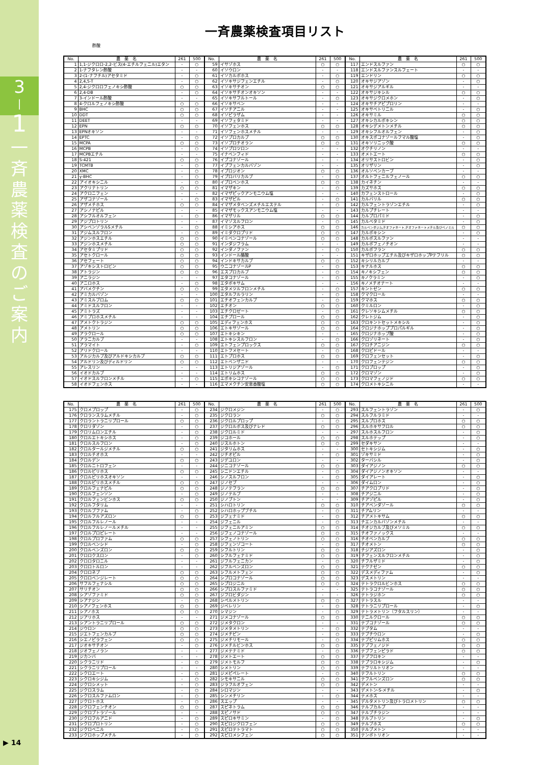3
|
1
一
斉
農
薬
検
査
の
ご
案
内
▶ 14
一斉農薬検査項目リスト
酢酸
| No. | 農 薬 名 | 261 | 500 | No. | 農 薬 名 | 261 | 500 | No. | 農 薬 名 | 261 | 500 |
| --- | --- | --- | --- | --- | --- | --- | --- | --- | --- | --- | --- |
| 1 | 1,1-ジクロロ-2,2-ビス(4-エチルフェニル)エタン | - | ○ | 59 | イサゾホス | ○ | ○ | 117 | エンドスルファン | ○ | ○ |
| 2 | 1-ナフタレン酢酸 | - | - | 60 | イソウロン | - | - | 118 | エンドスルファンスルフェート | - | - |
| 3 | 2-(1-ナフチル)アセタミド | - | ○ | 61 | イソカルボホス | - | ○ | 119 | エンドリン | ○ | ○ |
| 4 | 2,4,5-T | - | ○ | 62 | イソキサジフェンエチル | - | ○ | 120 | オキサジアゾン | - | ○ |
| 5 | 2,4-ジクロロフェノキシ酢酸 | ○ | ○ | 63 | イソキサチオン | ○ | ○ | 121 | オキサジアルギル | - | - |
| 6 | 2,4-DB | - | ○ | 64 | イソキサチオンオキソン | - | - | 122 | オキサジキシル | ○ | ○ |
| 7 | 3-インドール酢酸 | - | - | 65 | イソキサフルトール | - | ○ | 123 | オキサジクロメホン | - | ○ |
| 8 | 4-クロルフェノキシ酢酸 | ○ | ○ | 66 | イソキサベン | - | - | 124 | オキサチアピプロリン | - | - |
| 9 | BHC | ○ | ○ | 67 | イソチアニル | - | - | 125 | オキサベトリニル | - | ○ |
| 10 | DDT | ○ | ○ | 68 | イソピラザム | - | - | 126 | オキサミル | ○ | ○ |
| 11 | DEET | - | - | 69 | イソフェタミド | - | - | 127 | オキシカルボキシン | ○ | ○ |
| 12 | EPN | ○ | ○ | 70 | イソフェンホス | ○ | ○ | 128 | オキシデメトンメチル | ○ | ○ |
| 13 | EPNオキソン | - | - | 71 | イソフェンホスメチル | - | - | 129 | オキシフルオルフェン | - | ○ |
| 14 | EPTC | - | ○ | 72 | イソプロカルブ | ○ | ○ | 130 | オキスポコナゾールフマル酸塩 | - | ○ |
| 15 | MCPA | ○ | ○ | 73 | イソプロチオラン | ○ | ○ | 131 | オキソリニック酸 | ○ | ○ |
| 16 | MCPB | - | ○ | 74 | イソプロツロン | - | - | 132 | オクチリノン | - | - |
| 17 | MCPBエチル | - | - | 75 | イナベンフィド | - | - | 133 | オメトエート | ○ | ○ |
| 18 | S-421 | ○ | ○ | 76 | イプコナゾール | - | - | 134 | オリサストロビン | - | ○ |
| 19 | TCMTB | - | ○ | 77 | イプフェンカルバゾン | - | - | 135 | オリザリン | - | ○ |
| 20 | XMC | - | ○ | 78 | イプロジオン | ○ | ○ | 136 | オルソベンカーブ | - | - |
| 21 | γ-BHC | - | ○ | 79 | イプロバリカルブ | - | ○ | 137 | オルトフェニルフェノール | ○ | ○ |
| 22 | アイオキシニル | - | ○ | 80 | イプロベンホス | ○ | ○ | 138 | カイネチン | - | - |
| 23 | アクリナトリン | ○ | ○ | 81 | イマザキン | - | ○ | 139 | カズサホス | ○ | ○ |
| 24 | アクロニフェン | - | - | 82 | イマザピックアンモニウム塩 | - | - | 140 | カフェンストロール | - | ○ |
| 25 | アザコナゾール | - | ○ | 83 | イマザピル | - | ○ | 141 | カルバリル | ○ | ○ |
| 26 | アザメチホス | ○ | ○ | 84 | イマザメタベンズメチルエステル | - | ○ | 142 | カルフェントラゾンエチル | - | ○ |
| 27 | アシノナピル | - | - | 85 | イマザモックスアンモニウム塩 | - | - | 143 | カルプチレート | - | - |
| 28 | アシフルオルフェン | - | ○ | 86 | イマザリル | ○ | ○ | 144 | カルプロパミド | - | ○ |
| 29 | アジプロトリン | - | - | 87 | イマゾスルフロン | - | ○ | 145 | カルベタミド | - | ○ |
| 30 | アシベンゾラルSメチル | - | ○ | 88 | イミシアホス | ○ | ○ | 146 | カルベンダジム,チオファネート,チオファネートメチル及びベノミル | ○ | ○ |
| 31 | アジムスルフロン | - | ○ | 89 | イミダクロプリド | ○ | ○ | 147 | カルボキシン | - | ○ |
| 32 | アジンホスエチル | ○ | ○ | 90 | イミベンコナゾール | ○ | ○ | 148 | カルボスルファン | - | - |
| 33 | アジンホスメチル | ○ | ○ | 91 | インダジフラム | - | - | 149 | カルボフェノチオン | - | - |
| 34 | アセタミプリド | ○ | ○ | 92 | インダノファン | - | ○ | 150 | カルボフラン | ○ | ○ |
| 35 | アセトクロール | ○ | ○ | 93 | インドール酪酸 | - | - | 151 | キザロホップエチル及びキザロホップPテフリル | ○ | ○ |
| 36 | アセフェート | ○ | ○ | 94 | インドキサカルブ | ○ | ○ | 152 | キシリルカルブ | - | - |
| 37 | アゾキシストロビン | ○ | ○ | 95 | ウニコナゾールP | - | ○ | 153 | キナルホス | ○ | ○ |
| 38 | アトラジン | ○ | ○ | 96 | エスプロカルブ | - | ○ | 154 | キノキシフェン | ○ | ○ |
| 39 | アニラジン | - | - | 97 | エタコナゾール | - | ○ | 155 | キノクラミン | - | ○ |
| 40 | アニロホス | - | ○ | 98 | エタボキサム | - | - | 156 | キノメチオナート | - | - |
| 41 | アバメクチン | ○ | ○ | 99 | エタメツルフロンメチル | - | ○ | 157 | キントゼン | ○ | ○ |
| 42 | アミカルバゾン | - | - | 100 | エタルフルラリン | - | ○ | 158 | クマクロール | - | - |
| 43 | アミスルブロム | ○ | ○ | 101 | エチオフェンカルブ | - | ○ | 159 | クマホス | ○ | ○ |
| 44 | アミドスルフロン | - | - | 102 | エチオン | ○ | ○ | 160 | クミルロン | - | ○ |
| 45 | アミトラズ | - | - | 103 | エチクロゼート | - | ○ | 161 | クレソキシムメチル | ○ | ○ |
| 46 | アミプロホスメチル | - | - | 104 | エチプロール | ○ | ○ | 162 | クレトジム | - | ○ |
| 47 | アメトクトラジン | ○ | ○ | 105 | エディフェンホス | ○ | ○ | 163 | クロキントセットメキシル | - | ○ |
| 48 | アメトリン | ○ | ○ | 106 | エトキサゾール | ○ | ○ | 164 | クロジナホッププロパルギル | - | ○ |
| 49 | アラクロール | ○ | ○ | 107 | エトキシキン | - | - | 165 | クロジナホップ酸 | - | ○ |
| 50 | アラニカルブ | - | - | 108 | エトキシスルフロン | - | ○ | 166 | クロゾリネート | - | ○ |
| 51 | アラマイト | - | ○ | 109 | エトフェンプロックス | ○ | ○ | 167 | クロチアニジン | ○ | ○ |
| 52 | アリドクロール | - | - | 110 | エトフメセート | - | ○ | 168 | クロピドール | - | - |
| 53 | アルジカルブ及びアルドキシカルブ | ○ | ○ | 111 | エトプロホス | ○ | ○ | 169 | クロフェンセット | - | ○ |
| 54 | アルドリン及びディルドリン | ○ | ○ | 112 | エトベンザニド | - | - | 170 | クロフェンテジン | ○ | ○ |
| 55 | アレスリン | - | - | 113 | エトリジアゾール | - | ○ | 171 | クロプロップ | - | ○ |
| 56 | イオドカルブ | - | - | 114 | エトリムホス | ○ | ○ | 172 | クロマゾン | - | ○ |
| 57 | イオドスルフロンメチル | - | ○ | 115 | エポキシコナゾール | ○ | ○ | 173 | クロマフェノジド | ○ | ○ |
| 58 | イオドフェンホス | - | - | 116 | エマメクチン安息香酸塩 | ○ | ○ | 174 | クロメトキシニル | - | - |
| No. | 農 薬 名 | 261 | 500 | No. | 農 薬 名 | 261 | 500 | No. | 農 薬 名 | 261 | 500 |
| --- | --- | --- | --- | --- | --- | --- | --- | --- | --- | --- | --- |
| 175 | クロメプロップ | - | ○ | 234 | ジクロメジン | - | ○ | 293 | スルフェントラゾン | - | ○ |
| 176 | クロランスラムメチル | - | ○ | 235 | ジクロラン | ○ | ○ | 294 | スルフルラミド | - | - |
| 177 | クロラントラニリプロール | ○ | ○ | 236 | ジクロルプロップ | - | ○ | 295 | スルプロホス | ○ | ○ |
| 178 | クロリダゾン | - | ○ | 237 | ジクロルボス及びナレド | ○ | ○ | 296 | スルホキサフロル | ○ | ○ |
| 179 | クロリムロンエチル | - | ○ | 238 | ジクロルミド | - | - | 297 | スルホスルフロン | - | ○ |
| 180 | クロルエトキシホス | - | ○ | 239 | ジコホール | ○ | ○ | 298 | スルホテップ | - | ○ |
| 181 | クロルスルフロン | - | ○ | 240 | ジスルホトン | ○ | ○ | 299 | セダキサン | - | - |
| 182 | クロルタールジメチル | ○ | ○ | 241 | ジタリムホス | - | - | 300 | セトキシジム | - | ○ |
| 183 | クロルチオホス | - | - | 242 | ジチオピル | - | ○ | 301 | ゾキサミド | - | ○ |
| 184 | クロルデン | ○ | ○ | 243 | ジデユロン | - | - | 302 | ターバシル | - | ○ |
| 185 | クロルニトロフェン | - | - | 244 | ジニコナゾール | ○ | ○ | 303 | ダイアジノン | ○ | ○ |
| 186 | クロルピリホス | ○ | ○ | 245 | シニドンエチル | - | ○ | 304 | ダイアジノンオキソン | - | - |
| 187 | クロルピリホスオキソン | - | - | 246 | シノスルフロン | - | ○ | 305 | ダイアレート | - | ○ |
| 188 | クロルピリホスメチル | ○ | ○ | 247 | ジノセブ | - | - | 306 | ダイムロン | - | ○ |
| 189 | クロルフェナピル | ○ | ○ | 248 | ジノテフラン | ○ | ○ | 307 | チアクロプリド | - | ○ |
| 190 | クロルフェンソン | - | ○ | 249 | ジノテルブ | - | - | 308 | チアジニル | - | ○ |
| 191 | クロルフェンビンホス | ○ | ○ | 250 | ジノブトン | - | - | 309 | チアゾピル | - | ○ |
| 192 | クロルフタリム | - | - | 251 | シハロトリン | ○ | ○ | 310 | チアベンダゾール | ○ | ○ |
| 193 | クロルブファム | - | ○ | 252 | シハロホップブチル | - | ○ | 311 | チアムリン | - | - |
| 194 | クロルフルアズロン | ○ | ○ | 253 | ジフェナミド | - | ○ | 312 | チアメトキサム | ○ | ○ |
| 195 | クロルフルレノール | - | - | 254 | ジフェニル | - | ○ | 313 | チエンカルバゾンメチル | - | - |
| 196 | クロルフルレノールメチル | - | - | 255 | ジフェニルアミン | ○ | ○ | 314 | チオジカルブ及びメソミル | ○ | ○ |
| 197 | クロルプロピレート | - | - | 256 | ジフェノコナゾール | ○ | ○ | 315 | チオファノックス | - | - |
| 198 | クロルプロファム | ○ | ○ | 257 | シフェノトリン | ○ | ○ | 316 | チオベンカルブ | ○ | ○ |
| 199 | クロルベンシド | - | ○ | 258 | ジフェンゾコート | - | ○ | 317 | チオメトン | ○ | ○ |
| 200 | クロルベンズロン | ○ | ○ | 259 | シフルトリン | ○ | ○ | 318 | チジアズロン | - | ○ |
| 201 | クロロクスロン | - | ○ | 260 | シフルフェナミド | ○ | ○ | 319 | チフェンスルフロンメチル | - | ○ |
| 202 | クロロタロニル | - | - | 261 | ジフルフェニカン | - | ○ | 320 | チフルザミド | - | ○ |
| 203 | クロロトルロン | - | - | 262 | ジフルベンズロン | ○ | ○ | 321 | テクナゼン | ○ | ○ |
| 204 | クロロネブ | ○ | ○ | 263 | シフルメトフェン | ○ | ○ | 322 | デスメディファム | - | ○ |
| 205 | クロロベンジレート | ○ | ○ | 264 | シプロコナゾール | ○ | ○ | 323 | デスメトリン | - | - |
| 206 | サフルフェナシル | ○ | ○ | 265 | シプロジニル | ○ | ○ | 324 | テトラクロルビンホス | ○ | ○ |
| 207 | サリチオン | ○ | ○ | 266 | シプロスルファミド | - | - | 325 | テトラコナゾール | ○ | ○ |
| 208 | シアゾファミド | ○ | ○ | 267 | ジフロビダジン | - | - | 326 | テトラジホン | ○ | ○ |
| 209 | シアナジン | - | ○ | 268 | シペルメトリン | ○ | ○ | 327 | テトラスル | - | - |
| 210 | シアノフェンホス | ○ | ○ | 269 | ジベレリン | - | ○ | 328 | テトラニリプロール | - | ○ |
| 211 | シアノホス | ○ | ○ | 270 | シマジン | - | ○ | 329 | テトラメトリン（フタルスリン） | - | - |
| 212 | ジアリホス | - | - | 271 | ジメコナゾール | ○ | ○ | 330 | テニルクロール | ○ | ○ |
| 213 | シアントラニリプロール | ○ | ○ | 272 | ジメタクロン | - | - | 331 | テブコナゾール | ○ | ○ |
| 214 | ジウロン | ○ | ○ | 273 | ジメタメトリン | - | ○ | 332 | テブタム | - | - |
| 215 | ジエトフェンカルブ | ○ | ○ | 274 | ジメチピン | - | ○ | 333 | テブチウロン | - | ○ |
| 216 | シエノピラフェン | ○ | ○ | 275 | ジメチリモール | - | ○ | 334 | テブピリムホス | ○ | ○ |
| 217 | ジオキサチオン | - | ○ | 276 | ジメチルビンホス | ○ | ○ | 335 | テブフェノジド | ○ | ○ |
| 218 | ジオフェノラン | - | - | 277 | ジメテナミド | - | ○ | 336 | テブフェンピラド | ○ | ○ |
| 219 | ジカンバ | - | - | 278 | ジメトエート | ○ | ○ | 337 | テブフロキン | - | - |
| 220 | シクラニリド | - | ○ | 279 | ジメトモルフ | ○ | ○ | 338 | テプラロキシジム | - | ○ |
| 221 | シクラニリプロール | - | - | 280 | シメトリン | ○ | ○ | 339 | テフリルトリオン | - | - |
| 222 | シクロエート | - | ○ | 281 | ジメピペレート | - | ○ | 340 | テフルトリン | ○ | ○ |
| 223 | シクロキシジム | - | ○ | 282 | シモキサニル | ○ | ○ | 341 | テフルベンズロン | ○ | ○ |
| 224 | ジクロシメット | - | ○ | 283 | ジラフルオフェン | ○ | ○ | 342 | デメトン | - | - |
| 225 | ジクロスラム | - | ○ | 284 | シロマジン | - | - | 343 | デメトン-S-メチル | - | ○ |
| 226 | シクロスルファムロン | - | ○ | 285 | シンメチリン | - | ○ | 344 | テメホス | - | - |
| 227 | ジクロトホス | - | ○ | 286 | スエップ | - | - | 345 | デルタメトリン及びトラロメトリン | ○ | ○ |
| 228 | ジクロフェンチオン | ○ | ○ | 287 | スピネトラム | ○ | ○ | 346 | テルブカルブ | - | - |
| 229 | ジクロブトラゾール | - | - | 288 | スピノサド | ○ | ○ | 347 | テルブチラジン | - | - |
| 230 | ジクロフルアニド | - | ○ | 289 | スピロキサミン | - | ○ | 348 | テルブトリン | - | ○ |
| 231 | シクロプロトリン | - | ○ | 290 | スピロジクロフェン | ○ | ○ | 349 | テルブホス | ○ | ○ |
| 232 | ジクロベニル | - | ○ | 291 | スピロテトラマト | ○ | ○ | 350 | テルブメトン | - | - |
| 233 | ジクロホップメチル | - | ○ | 292 | スピロメシフェン | ○ | ○ | 351 | テンボトリオン | - | - |